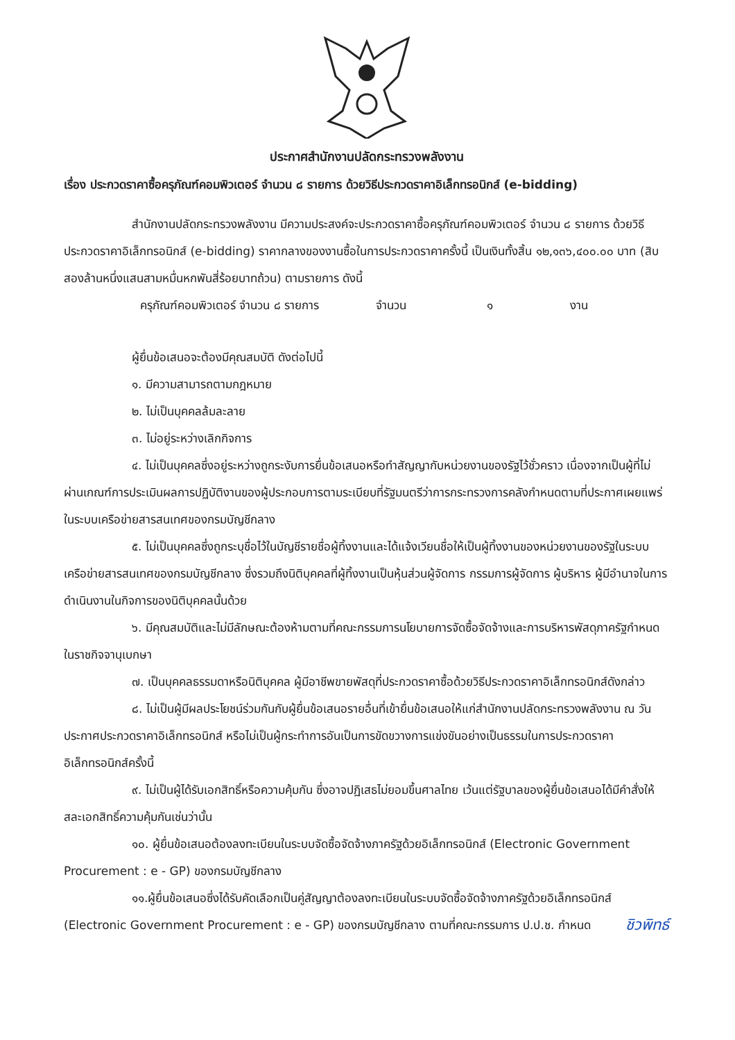ประกาศสำนักงานปลัดกระทรวงพลังงาน
เรื่อง ประกวดราคาซื้อครุภัณฑ์คอมพิวเตอร์ จำนวน ๘ รายการ ด้วยวิธีประกวดราคาอิเล็กทรอนิกส์ (e-bidding)
สำนักงานปลัดกระทรวงพลังงาน มีความประสงค์จะประกวดราคาซื้อครุภัณฑ์คอมพิวเตอร์ จำนวน ๘ รายการ ด้วยวิธีประกวดราคาอิเล็กทรอนิกส์ (e-bidding) ราคากลางของงานซื้อในการประกวดราคาครั้งนี้ เป็นเงินทั้งสิ้น ๑๒,๑๓๖,๔๐๐.๐๐ บาท (สิบสองล้านหนึ่งแสนสามหมื่นหกพันสี่ร้อยบาทถ้วน) ตามรายการ ดังนี้
ครุภัณฑ์คอมพิวเตอร์ จำนวน ๘ รายการ จำนวน ๑ งาน
ผู้ยื่นข้อเสนอจะต้องมีคุณสมบัติ ดังต่อไปนี้
๑. มีความสามารถตามกฎหมาย
๒. ไม่เป็นบุคคลล้มละลาย
๓. ไม่อยู่ระหว่างเลิกกิจการ
๔. ไม่เป็นบุคคลซึ่งอยู่ระหว่างถูกระงับการยื่นข้อเสนอหรือทำสัญญากับหน่วยงานของรัฐไว้ชั่วคราว เนื่องจากเป็นผู้ที่ไม่ผ่านเกณฑ์การประเมินผลการปฏิบัติงานของผู้ประกอบการตามระเบียบที่รัฐมนตรีว่าการกระทรวงการคลังกำหนดตามที่ประกาศเผยแพร่ในระบบเครือข่ายสารสนเทศของกรมบัญชีกลาง
๕. ไม่เป็นบุคคลซึ่งถูกระบุชื่อไว้ในบัญชีรายชื่อผู้ทิ้งงานและได้แจ้งเวียนชื่อให้เป็นผู้ทิ้งงานของหน่วยงานของรัฐในระบบเครือข่ายสารสนเทศของกรมบัญชีกลาง ซึ่งรวมถึงนิติบุคคลที่ผู้ทิ้งงานเป็นหุ้นส่วนผู้จัดการ กรรมการผู้จัดการ ผู้บริหาร ผู้มีอำนาจในการดำเนินงานในกิจการของนิติบุคคลนั้นด้วย
๖. มีคุณสมบัติและไม่มีลักษณะต้องห้ามตามที่คณะกรรมการนโยบายการจัดซื้อจัดจ้างและการบริหารพัสดุภาครัฐกำหนดในราชกิจจานุเบกษา
๗. เป็นบุคคลธรรมดาหรือนิติบุคคล ผู้มีอาชีพขายพัสดุที่ประกวดราคาซื้อด้วยวิธีประกวดราคาอิเล็กทรอนิกส์ดังกล่าว
๘. ไม่เป็นผู้มีผลประโยชน์ร่วมกันกับผู้ยื่นข้อเสนอรายอื่นที่เข้ายื่นข้อเสนอให้แก่สำนักงานปลัดกระทรวงพลังงาน ณ วันประกาศประกวดราคาอิเล็กทรอนิกส์ หรือไม่เป็นผู้กระทำการอันเป็นการขัดขวางการแข่งขันอย่างเป็นธรรมในการประกวดราคาอิเล็กทรอนิกส์ครั้งนี้
๙. ไม่เป็นผู้ได้รับเอกสิทธิ์หรือความคุ้มกัน ซึ่งอาจปฏิเสธไม่ยอมขึ้นศาลไทย เว้นแต่รัฐบาลของผู้ยื่นข้อเสนอได้มีคำสั่งให้สละเอกสิทธิ์ความคุ้มกันเช่นว่านั้น
๑๐. ผู้ยื่นข้อเสนอต้องลงทะเบียนในระบบจัดซื้อจัดจ้างภาครัฐด้วยอิเล็กทรอนิกส์ (Electronic Government Procurement : e - GP) ของกรมบัญชีกลาง
๑๑.ผู้ยื่นข้อเสนอซึ่งได้รับคัดเลือกเป็นคู่สัญญาต้องลงทะเบียนในระบบจัดซื้อจัดจ้างภาครัฐด้วยอิเล็กทรอนิกส์ (Electronic Government Procurement : e - GP) ของกรมบัญชีกลาง ตามที่คณะกรรมการ ป.ป.ช. กำหนด
ชิวพิทธ์